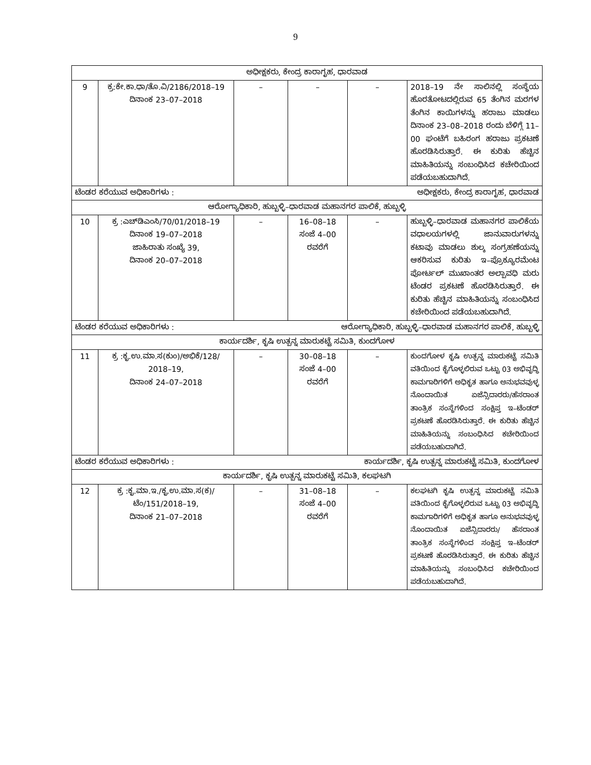9
| ಅಧೀಕ್ಷಕರು, ಕೇಂದ್ರ ಕಾರಾಗೃಹ, ಧಾರವಾಡ | | | | | |
| 9 | ಕ್ರ:ಕೇ.ಕಾ.ಧಾ/ತೊ.ವಿ/2186/2018–19 ದಿನಾಂಕ 23–07–2018 | – | – | – | 2018–19 ನೇ ಸಾಲಿನಲ್ಲಿ ಸಂಸ್ಥೆಯ ಹೊರತೋಟದಲ್ಲಿರುವ 65 ತೆಂಗಿನ ಮರಗಳ ತೆಂಗಿನ ಕಾಯಿಗಳನ್ನು ಹರಾಜು ಮಾಡಲು ದಿನಾಂಕ 23–08–2018 ರಂದು ಬೆಳಿಗ್ಗೆ 11–00 ಘಂಟೆಗೆ ಬಹಿರಂಗ ಹರಾಜು ಪ್ರಕಟಣೆ ಹೊರಡಿಸಿರುತ್ತಾರೆ. ಈ ಕುರಿತು ಹೆಚ್ಚಿನ ಮಾಹಿತಿಯನ್ನು ಸಂಬಂಧಿಸಿದ ಕಚೇರಿಯಿಂದ ಪಡೆಯಬಹುದಾಗಿದೆ. |
| ಟೆಂಡರ ಕರೆಯುವ ಅಧಿಕಾರಿಗಳು : | | ಅಧೀಕ್ಷಕರು, ಕೇಂದ್ರ ಕಾರಾಗೃಹ, ಧಾರವಾಡ | | | |
| ಆರೋಗ್ಯಾಧಿಕಾರಿ, ಹುಬ್ಬಳ್ಳಿ–ಧಾರವಾಡ ಮಹಾನಗರ ಪಾಲಿಕೆ, ಹುಬ್ಬಳ್ಳಿ | | | | | |
| 10 | ಕ್ರ :ಎಚ್‌ಡಿಎಂಸಿ/70/01/2018–19 ದಿನಾಂಕ 19–07–2018 ಜಾಹಿರಾತು ಸಂಖ್ಯೆ 39, ದಿನಾಂಕ 20–07–2018 | – | 16–08–18 ಸಂಜೆ 4–00 ರವರೆಗೆ | – | ಹುಬ್ಬಳ್ಳಿ–ಧಾರವಾಡ ಮಹಾನಗರ ಪಾಲಿಕೆಯ ವಧಾಲಯಗಳಲ್ಲಿ ಜಾನುವಾರುಗಳನ್ನು ಕಟಾವು ಮಾಡಲು ಶುಲ್ಕ ಸಂಗ್ರಹಣೆಯನ್ನು ಆಕರಿಸುವ ಕುರಿತು ಇ–ಪ್ರೊಕ್ಯೂರಮೆಂಟ ಪೋರ್ಟಲ್ ಮುಖಾಂತರ ಅಲ್ಪಾವಧಿ ಮರು ಟೆಂಡರ ಪ್ರಕಟಣೆ ಹೊರಡಿಸಿರುತ್ತಾರೆ. ಈ ಕುರಿತು ಹೆಚ್ಚಿನ ಮಾಹಿತಿಯನ್ನು ಸಂಬಂಧಿಸಿದ ಕಚೇರಿಯಿಂದ ಪಡೆಯಬಹುದಾಗಿದೆ. |
| ಟೆಂಡರ ಕರೆಯುವ ಅಧಿಕಾರಿಗಳು : | | ಆರೋಗ್ಯಾಧಿಕಾರಿ, ಹುಬ್ಬಳ್ಳಿ–ಧಾರವಾಡ ಮಹಾನಗರ ಪಾಲಿಕೆ, ಹುಬ್ಬಳ್ಳಿ | | | |
| ಕಾರ್ಯದರ್ಶಿ, ಕೃಷಿ ಉತ್ಪನ್ನ ಮಾರುಕಟ್ಟೆ ಸಮಿತಿ, ಕುಂದಗೋಳ | | | | | |
| 11 | ಕ್ರ :ಕೃ.ಉ.ಮಾ.ಸ(ಕುಂ)/ಅಭಿಕೆ/128/ 2018–19, ದಿನಾಂಕ 24–07–2018 | – | 30–08–18 ಸಂಜೆ 4–00 ರವರೆಗೆ | – | ಕುಂದಗೋಳ ಕೃಷಿ ಉತ್ಪನ್ನ ಮಾರುಕಟ್ಟೆ ಸಮಿತಿ ವತಿಯಿಂದ ಕೈಗೊಳ್ಳಲಿರುವ ಒಟ್ಟು 03 ಅಭಿವೃದ್ಧಿ ಕಾಮಗಾರಿಗಳಿಗೆ ಅಧಿಕೃತ ಹಾಗೂ ಅನುಭವವುಳ್ಳ ನೊಂದಾಯಿತ ಏಜೆನ್ಸಿದಾರರು/ಹೆಸರಾಂತ ತಾಂತ್ರಿಕ ಸಂಸ್ಥೆಗಳಿಂದ ಸಂಕ್ಷಿಪ್ತ ಇ–ಟೆಂಡರ್ ಪ್ರಕಟಣೆ ಹೊರಡಿಸಿರುತ್ತಾರೆ. ಈ ಕುರಿತು ಹೆಚ್ಚಿನ ಮಾಹಿತಿಯನ್ನು ಸಂಬಂಧಿಸಿದ ಕಚೇರಿಯಿಂದ ಪಡೆಯಬಹುದಾಗಿದೆ. |
| ಟೆಂಡರ ಕರೆಯುವ ಅಧಿಕಾರಿಗಳು : | | ಕಾರ್ಯದರ್ಶಿ, ಕೃಷಿ ಉತ್ಪನ್ನ ಮಾರುಕಟ್ಟೆ ಸಮಿತಿ, ಕುಂದಗೋಳ | | | |
| ಕಾರ್ಯದರ್ಶಿ, ಕೃಷಿ ಉತ್ಪನ್ನ ಮಾರುಕಟ್ಟೆ ಸಮಿತಿ, ಕಲಘಟಗಿ | | | | | |
| 12 | ಕ್ರ :ಕೃ.ಮಾ.ಇ./ಕೃ.ಉ.ಮಾ.ಸ(ಕ)/ ಟೆಂ/151/2018–19, ದಿನಾಂಕ 21–07–2018 | – | 31–08–18 ಸಂಜೆ 4–00 ರವರೆಗೆ | – | ಕಲಘಟಗಿ ಕೃಷಿ ಉತ್ಪನ್ನ ಮಾರುಕಟ್ಟೆ ಸಮಿತಿ ವತಿಯಿಂದ ಕೈಗೊಳ್ಳಲಿರುವ ಒಟ್ಟು 03 ಅಭಿವೃದ್ಧಿ ಕಾಮಗಾರಿಗಳಿಗೆ ಅಧಿಕೃತ ಹಾಗೂ ಅನುಭವವುಳ್ಳ ನೊಂದಾಯಿತ ಏಜೆನ್ಸಿದಾರರು/ ಹೆಸರಾಂತ ತಾಂತ್ರಿಕ ಸಂಸ್ಥೆಗಳಿಂದ ಸಂಕ್ಷಿಪ್ತ ಇ–ಟೆಂಡರ್ ಪ್ರಕಟಣೆ ಹೊರಡಿಸಿರುತ್ತಾರೆ. ಈ ಕುರಿತು ಹೆಚ್ಚಿನ ಮಾಹಿತಿಯನ್ನು ಸಂಬಂಧಿಸಿದ ಕಚೇರಿಯಿಂದ ಪಡೆಯಬಹುದಾಗಿದೆ. |